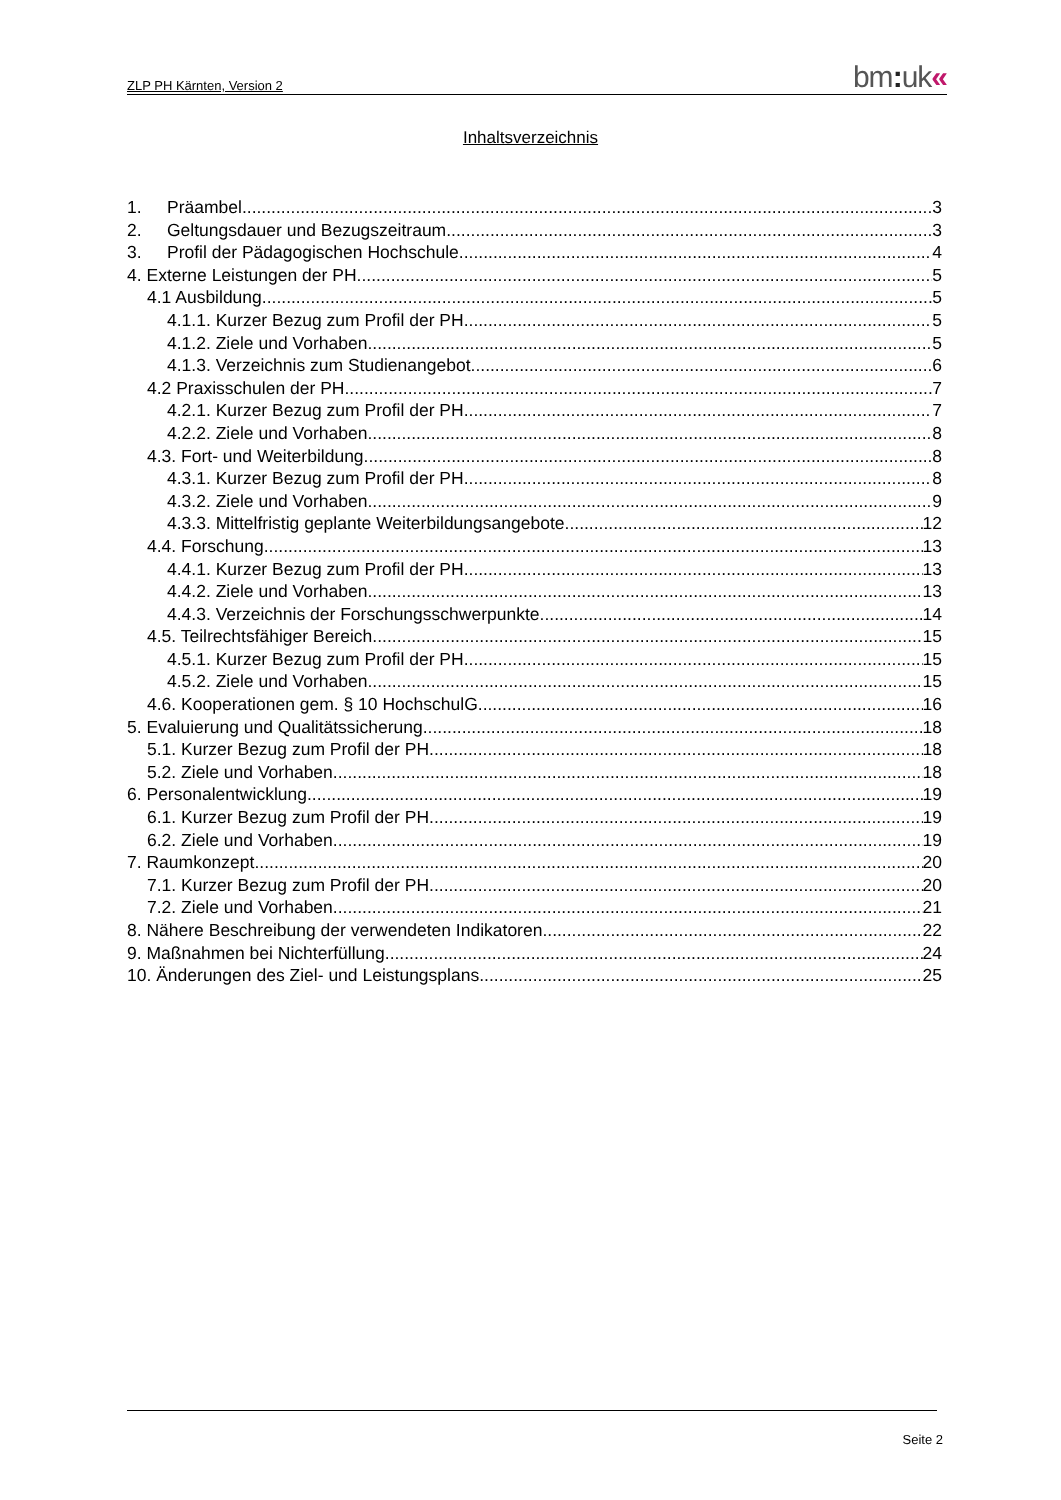ZLP PH Kärnten, Version 2
bm: uk«
Inhaltsverzeichnis
1. Präambel 3
2. Geltungsdauer und Bezugszeitraum 3
3. Profil der Pädagogischen Hochschule 4
4. Externe Leistungen der PH 5
4.1 Ausbildung 5
4.1.1. Kurzer Bezug zum Profil der PH 5
4.1.2. Ziele und Vorhaben 5
4.1.3. Verzeichnis zum Studienangebot 6
4.2 Praxisschulen der PH 7
4.2.1. Kurzer Bezug zum Profil der PH 7
4.2.2. Ziele und Vorhaben 8
4.3. Fort- und Weiterbildung 8
4.3.1. Kurzer Bezug zum Profil der PH 8
4.3.2. Ziele und Vorhaben 9
4.3.3. Mittelfristig geplante Weiterbildungsangebote 12
4.4. Forschung 13
4.4.1. Kurzer Bezug zum Profil der PH 13
4.4.2. Ziele und Vorhaben 13
4.4.3. Verzeichnis der Forschungsschwerpunkte 14
4.5. Teilrechtsfähiger Bereich 15
4.5.1. Kurzer Bezug zum Profil der PH 15
4.5.2. Ziele und Vorhaben 15
4.6. Kooperationen gem. § 10 HochschulG 16
5. Evaluierung und Qualitätssicherung 18
5.1. Kurzer Bezug zum Profil der PH 18
5.2. Ziele und Vorhaben 18
6. Personalentwicklung 19
6.1. Kurzer Bezug zum Profil der PH 19
6.2. Ziele und Vorhaben 19
7. Raumkonzept 20
7.1. Kurzer Bezug zum Profil der PH 20
7.2. Ziele und Vorhaben 21
8. Nähere Beschreibung der verwendeten Indikatoren 22
9. Maßnahmen bei Nichterfüllung 24
10. Änderungen des Ziel- und Leistungsplans 25
Seite 2